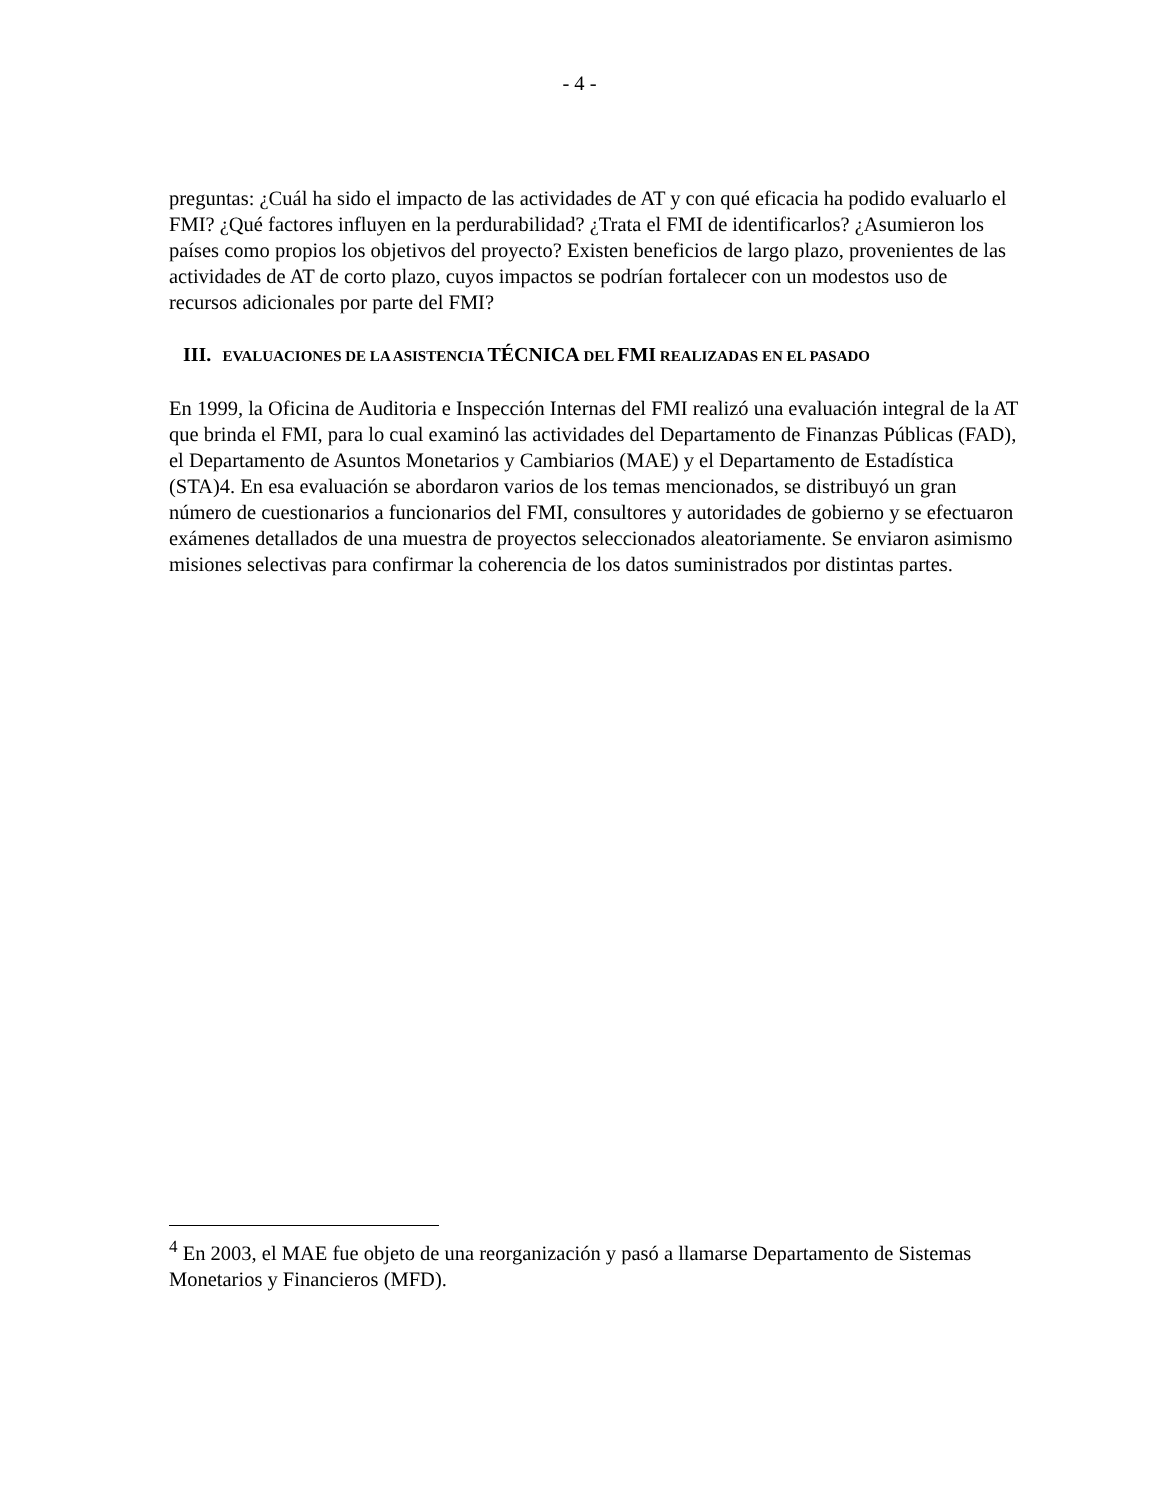- 4 -
preguntas: ¿Cuál ha sido el impacto de las actividades de AT y con qué eficacia ha podido evaluarlo el FMI? ¿Qué factores influyen en la perdurabilidad? ¿Trata el FMI de identificarlos? ¿Asumieron los países como propios los objetivos del proyecto? Existen beneficios de largo plazo, provenientes de las actividades de AT de corto plazo, cuyos impactos se podrían fortalecer con un modestos uso de recursos adicionales por parte del FMI?
III. EVALUACIONES DE LA ASISTENCIA TÉCNICA DEL FMI REALIZADAS EN EL PASADO
En 1999, la Oficina de Auditoria e Inspección Internas del FMI realizó una evaluación integral de la AT que brinda el FMI, para lo cual examinó las actividades del Departamento de Finanzas Públicas (FAD), el Departamento de Asuntos Monetarios y Cambiarios (MAE) y el Departamento de Estadística (STA)4. En esa evaluación se abordaron varios de los temas mencionados, se distribuyó un gran número de cuestionarios a funcionarios del FMI, consultores y autoridades de gobierno y se efectuaron exámenes detallados de una muestra de proyectos seleccionados aleatoriamente. Se enviaron asimismo misiones selectivas para confirmar la coherencia de los datos suministrados por distintas partes.
<sup>4</sup> En 2003, el MAE fue objeto de una reorganización y pasó a llamarse Departamento de Sistemas Monetarios y Financieros (MFD).